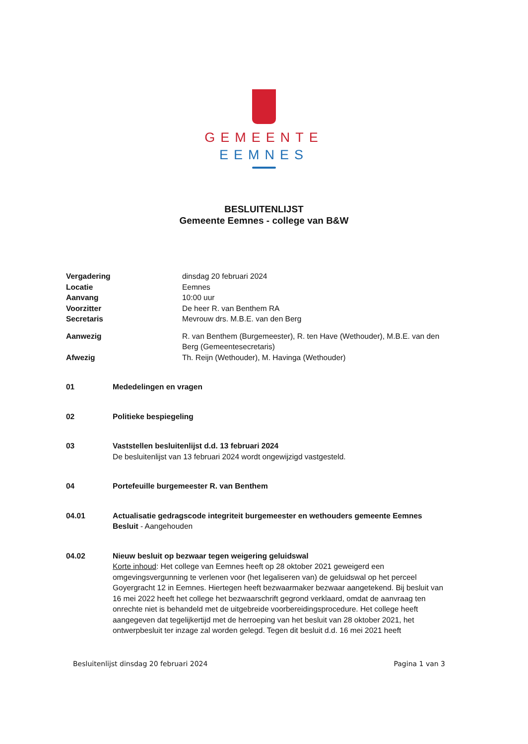GEMEENTE
EEMNES
BESLUITENLIJST
Gemeente Eemnes - college van B&W
| Vergadering | dinsdag 20 februari 2024 |
| Locatie | Eemnes |
| Aanvang | 10:00 uur |
| Voorzitter | De heer R. van Benthem RA |
| Secretaris | Mevrouw drs. M.B.E. van den Berg |
| Aanwezig | R. van Benthem (Burgemeester), R. ten Have (Wethouder), M.B.E. van den Berg (Gemeentesecretaris) |
| Afwezig | Th. Reijn (Wethouder), M. Havinga (Wethouder) |
01 Mededelingen en vragen
02 Politieke bespiegeling
03 Vaststellen besluitenlijst d.d. 13 februari 2024
De besluitenlijst van 13 februari 2024 wordt ongewijzigd vastgesteld.
04 Portefeuille burgemeester R. van Benthem
04.01 Actualisatie gedragscode integriteit burgemeester en wethouders gemeente Eemnes
Besluit - Aangehouden
04.02 Nieuw besluit op bezwaar tegen weigering geluidswal
Korte inhoud: Het college van Eemnes heeft op 28 oktober 2021 geweigerd een omgevingsvergunning te verlenen voor (het legaliseren van) de geluidswal op het perceel Goyergracht 12 in Eemnes. Hiertegen heeft bezwaarmaker bezwaar aangetekend. Bij besluit van 16 mei 2022 heeft het college het bezwaarschrift gegrond verklaard, omdat de aanvraag ten onrechte niet is behandeld met de uitgebreide voorbereidingsprocedure. Het college heeft aangegeven dat tegelijkertijd met de herroeping van het besluit van 28 oktober 2021, het ontwerpbesluit ter inzage zal worden gelegd. Tegen dit besluit d.d. 16 mei 2021 heeft
Besluitenlijst dinsdag 20 februari 2024 Pagina 1 van 3